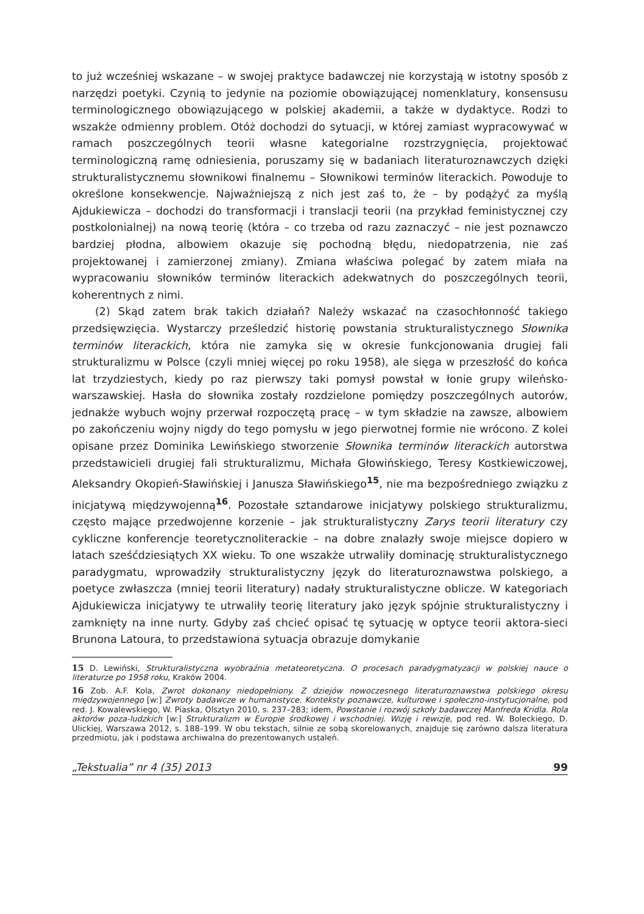to już wcześniej wskazane – w swojej praktyce badawczej nie korzystają w istotny sposób z narzędzi poetyki. Czynią to jedynie na poziomie obowiązującej nomenklatury, konsensusu terminologicznego obowiązującego w polskiej akademii, a także w dydaktyce. Rodzi to wszakże odmienny problem. Otóż dochodzi do sytuacji, w której zamiast wypracowywać w ramach poszczególnych teorii własne kategorialne rozstrzygnięcia, projektować terminologiczną ramę odniesienia, poruszamy się w badaniach literaturoznawczych dzięki strukturalistycznemu słownikowi finalnemu – Słownikowi terminów literackich. Powoduje to określone konsekwencje. Najważniejszą z nich jest zaś to, że – by podążyć za myślą Ajdukiewicza – dochodzi do transformacji i translacji teorii (na przykład feministycznej czy postkolonialnej) na nową teorię (która – co trzeba od razu zaznaczyć – nie jest poznawczo bardziej płodna, albowiem okazuje się pochodną błędu, niedopatrzenia, nie zaś projektowanej i zamierzonej zmiany). Zmiana właściwa polegać by zatem miała na wypracowaniu słowników terminów literackich adekwatnych do poszczególnych teorii, koherentnych z nimi.
(2) Skąd zatem brak takich działań? Należy wskazać na czasochłonność takiego przedsięwzięcia. Wystarczy prześledzić historię powstania strukturalistycznego Słownika terminów literackich, która nie zamyka się w okresie funkcjonowania drugiej fali strukturalizmu w Polsce (czyli mniej więcej po roku 1958), ale sięga w przeszłość do końca lat trzydziestych, kiedy po raz pierwszy taki pomysł powstał w łonie grupy wileńsko-warszawskiej. Hasła do słownika zostały rozdzielone pomiędzy poszczególnych autorów, jednakże wybuch wojny przerwał rozpoczętą pracę – w tym składzie na zawsze, albowiem po zakończeniu wojny nigdy do tego pomysłu w jego pierwotnej formie nie wrócono. Z kolei opisane przez Dominika Lewińskiego stworzenie Słownika terminów literackich autorstwa przedstawicieli drugiej fali strukturalizmu, Michała Głowińskiego, Teresy Kostkiewiczowej, Aleksandry Okopień-Sławińskiej i Janusza Sławińskiego<sup>15</sup>, nie ma bezpośredniego związku z inicjatywą międzywojenną<sup>16</sup>. Pozostałe sztandarowe inicjatywy polskiego strukturalizmu, często mające przedwojenne korzenie – jak strukturalistyczny Zarys teorii literatury czy cykliczne konferencje teoretycznoliterackie – na dobre znalazły swoje miejsce dopiero w latach sześćdziesiątych XX wieku. To one wszakże utrwaliły dominację strukturalistycznego paradygmatu, wprowadziły strukturalistyczny język do literaturoznawstwa polskiego, a poetyce zwłaszcza (mniej teorii literatury) nadały strukturalistyczne oblicze. W kategoriach Ajdukiewicza inicjatywy te utrwaliły teorię literatury jako język spójnie strukturalistyczny i zamknięty na inne nurty. Gdyby zaś chcieć opisać tę sytuację w optyce teorii aktora-sieci Brunona Latoura, to przedstawiona sytuacja obrazuje domykanie
15 D. Lewiński, Strukturalistyczna wyobraźnia metateoretyczna. O procesach paradygmatyzacji w polskiej nauce o literaturze po 1958 roku, Kraków 2004.
16 Zob. A.F. Kola, Zwrot dokonany niedopełniony. Z dziejów nowoczesnego literaturoznawstwa polskiego okresu międzywojennego [w:] Zwroty badawcze w humanistyce. Konteksty poznawcze, kulturowe i społeczno-instytucjonalne, pod red. J. Kowalewskiego, W. Piaska, Olsztyn 2010, s. 237–283; idem, Powstanie i rozwój szkoły badawczej Manfreda Kridla. Rola aktorów poza-ludzkich [w:] Strukturalizm w Europie środkowej i wschodniej. Wizję i rewizje, pod red. W. Boleckiego, D. Ulickiej, Warszawa 2012, s. 188–199. W obu tekstach, silnie ze sobą skorelowanych, znajduje się zarówno dalsza literatura przedmiotu, jak i podstawa archiwalna do prezentowanych ustaleń.
„Tekstualia” nr 4 (35) 2013 99